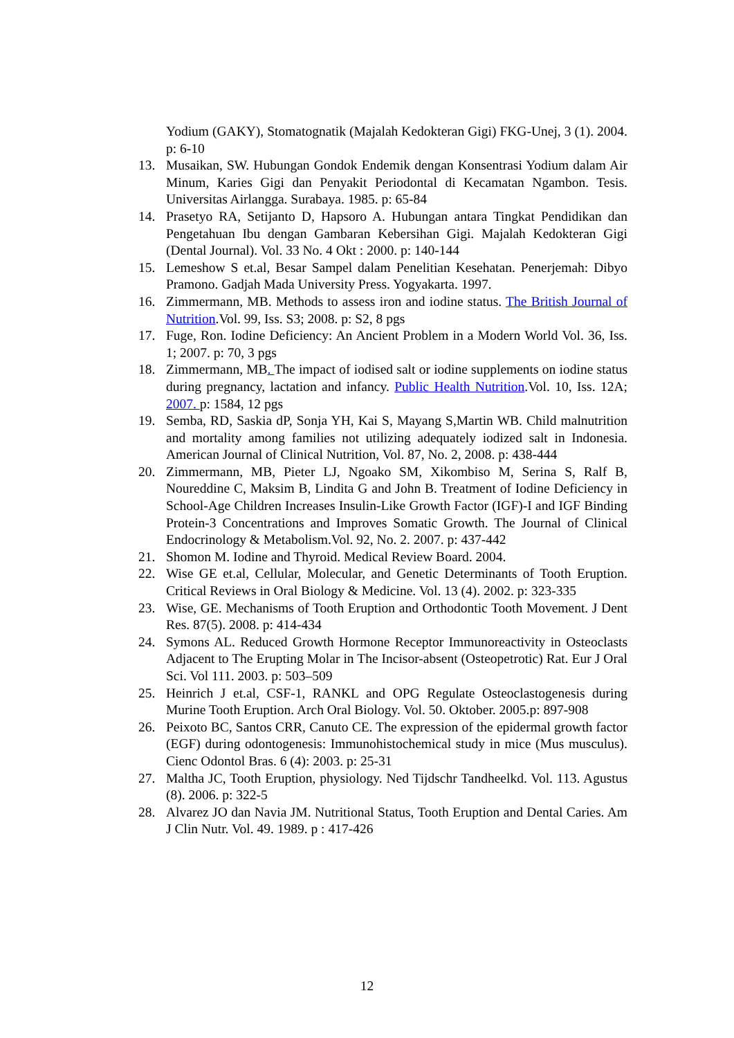Yodium (GAKY), Stomatognatik (Majalah Kedokteran Gigi) FKG-Unej, 3 (1). 2004. p: 6-10
13. Musaikan, SW. Hubungan Gondok Endemik dengan Konsentrasi Yodium dalam Air Minum, Karies Gigi dan Penyakit Periodontal di Kecamatan Ngambon. Tesis. Universitas Airlangga. Surabaya. 1985. p: 65-84
14. Prasetyo RA, Setijanto D, Hapsoro A. Hubungan antara Tingkat Pendidikan dan Pengetahuan Ibu dengan Gambaran Kebersihan Gigi. Majalah Kedokteran Gigi (Dental Journal). Vol. 33 No. 4 Okt : 2000. p: 140-144
15. Lemeshow S et.al, Besar Sampel dalam Penelitian Kesehatan. Penerjemah: Dibyo Pramono. Gadjah Mada University Press. Yogyakarta. 1997.
16. Zimmermann, MB. Methods to assess iron and iodine status. The British Journal of Nutrition.Vol. 99, Iss. S3; 2008. p: S2, 8 pgs
17. Fuge, Ron. Iodine Deficiency: An Ancient Problem in a Modern World Vol. 36, Iss. 1; 2007. p: 70, 3 pgs
18. Zimmermann, MB. The impact of iodised salt or iodine supplements on iodine status during pregnancy, lactation and infancy. Public Health Nutrition.Vol. 10, Iss. 12A; 2007. p: 1584, 12 pgs
19. Semba, RD, Saskia dP, Sonja YH, Kai S, Mayang S,Martin WB. Child malnutrition and mortality among families not utilizing adequately iodized salt in Indonesia. American Journal of Clinical Nutrition, Vol. 87, No. 2, 2008. p: 438-444
20. Zimmermann, MB, Pieter LJ, Ngoako SM, Xikombiso M, Serina S, Ralf B, Noureddine C, Maksim B, Lindita G and John B. Treatment of Iodine Deficiency in School-Age Children Increases Insulin-Like Growth Factor (IGF)-I and IGF Binding Protein-3 Concentrations and Improves Somatic Growth. The Journal of Clinical Endocrinology & Metabolism.Vol. 92, No. 2. 2007. p: 437-442
21. Shomon M. Iodine and Thyroid. Medical Review Board. 2004.
22. Wise GE et.al, Cellular, Molecular, and Genetic Determinants of Tooth Eruption. Critical Reviews in Oral Biology & Medicine. Vol. 13 (4). 2002. p: 323-335
23. Wise, GE. Mechanisms of Tooth Eruption and Orthodontic Tooth Movement. J Dent Res. 87(5). 2008. p: 414-434
24. Symons AL. Reduced Growth Hormone Receptor Immunoreactivity in Osteoclasts Adjacent to The Erupting Molar in The Incisor-absent (Osteopetrotic) Rat. Eur J Oral Sci. Vol 111. 2003. p: 503–509
25. Heinrich J et.al, CSF-1, RANKL and OPG Regulate Osteoclastogenesis during Murine Tooth Eruption. Arch Oral Biology. Vol. 50. Oktober. 2005.p: 897-908
26. Peixoto BC, Santos CRR, Canuto CE. The expression of the epidermal growth factor (EGF) during odontogenesis: Immunohistochemical study in mice (Mus musculus). Cienc Odontol Bras. 6 (4): 2003. p: 25-31
27. Maltha JC, Tooth Eruption, physiology. Ned Tijdschr Tandheelkd. Vol. 113. Agustus (8). 2006. p: 322-5
28. Alvarez JO dan Navia JM. Nutritional Status, Tooth Eruption and Dental Caries. Am J Clin Nutr. Vol. 49. 1989. p : 417-426
12